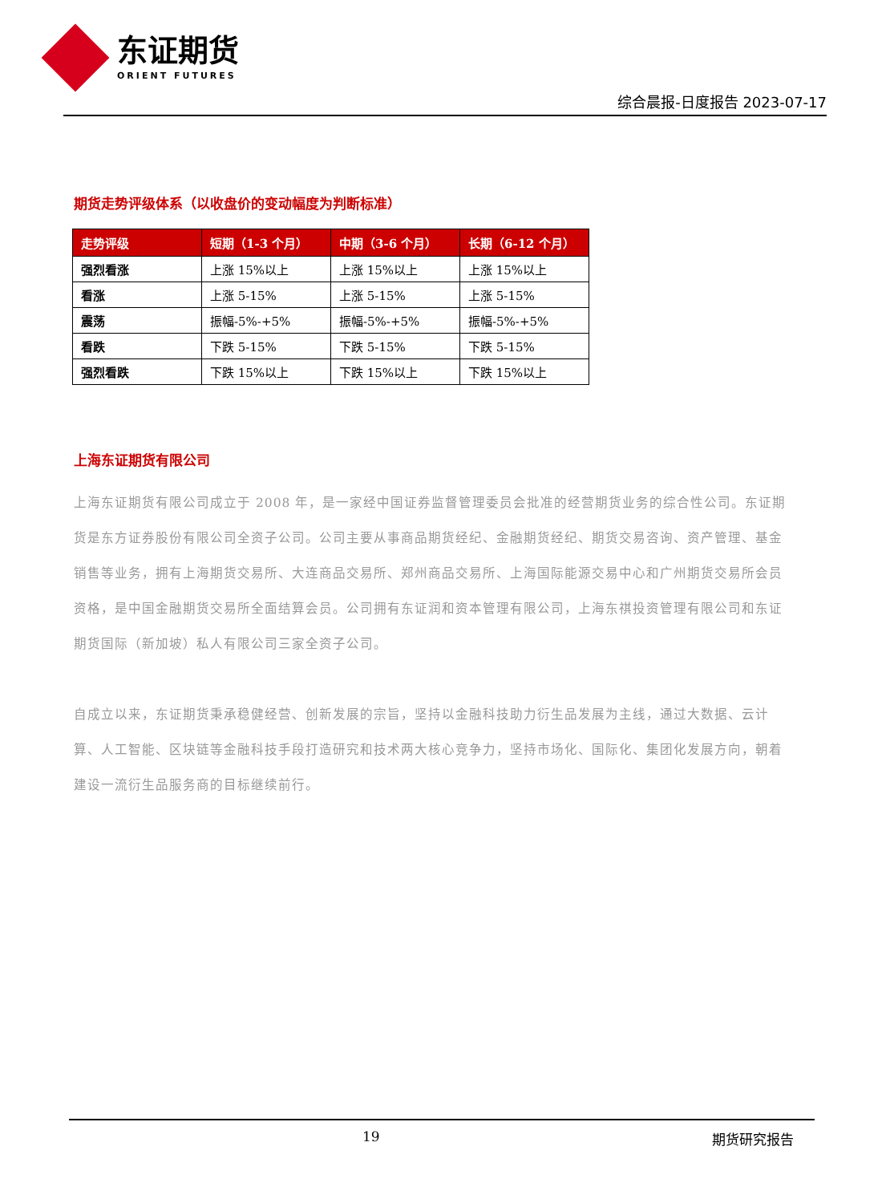东证期货
ORIENT FUTURES
综合晨报-日度报告 2023-07-17
期货走势评级体系（以收盘价的变动幅度为判断标准）
| 走势评级 | 短期（1-3 个月） | 中期（3-6 个月） | 长期（6-12 个月） |
| --- | --- | --- | --- |
| 强烈看涨 | 上涨 15%以上 | 上涨 15%以上 | 上涨 15%以上 |
| 看涨 | 上涨 5-15% | 上涨 5-15% | 上涨 5-15% |
| 震荡 | 振幅-5%-+5% | 振幅-5%-+5% | 振幅-5%-+5% |
| 看跌 | 下跌 5-15% | 下跌 5-15% | 下跌 5-15% |
| 强烈看跌 | 下跌 15%以上 | 下跌 15%以上 | 下跌 15%以上 |
上海东证期货有限公司
上海东证期货有限公司成立于 2008 年，是一家经中国证券监督管理委员会批准的经营期货业务的综合性公司。东证期货是东方证券股份有限公司全资子公司。公司主要从事商品期货经纪、金融期货经纪、期货交易咨询、资产管理、基金销售等业务，拥有上海期货交易所、大连商品交易所、郑州商品交易所、上海国际能源交易中心和广州期货交易所会员资格，是中国金融期货交易所全面结算会员。公司拥有东证润和资本管理有限公司，上海东祺投资管理有限公司和东证期货国际（新加坡）私人有限公司三家全资子公司。
自成立以来，东证期货秉承稳健经营、创新发展的宗旨，坚持以金融科技助力衍生品发展为主线，通过大数据、云计算、人工智能、区块链等金融科技手段打造研究和技术两大核心竞争力，坚持市场化、国际化、集团化发展方向，朝着建设一流衍生品服务商的目标继续前行。
19 期货研究报告